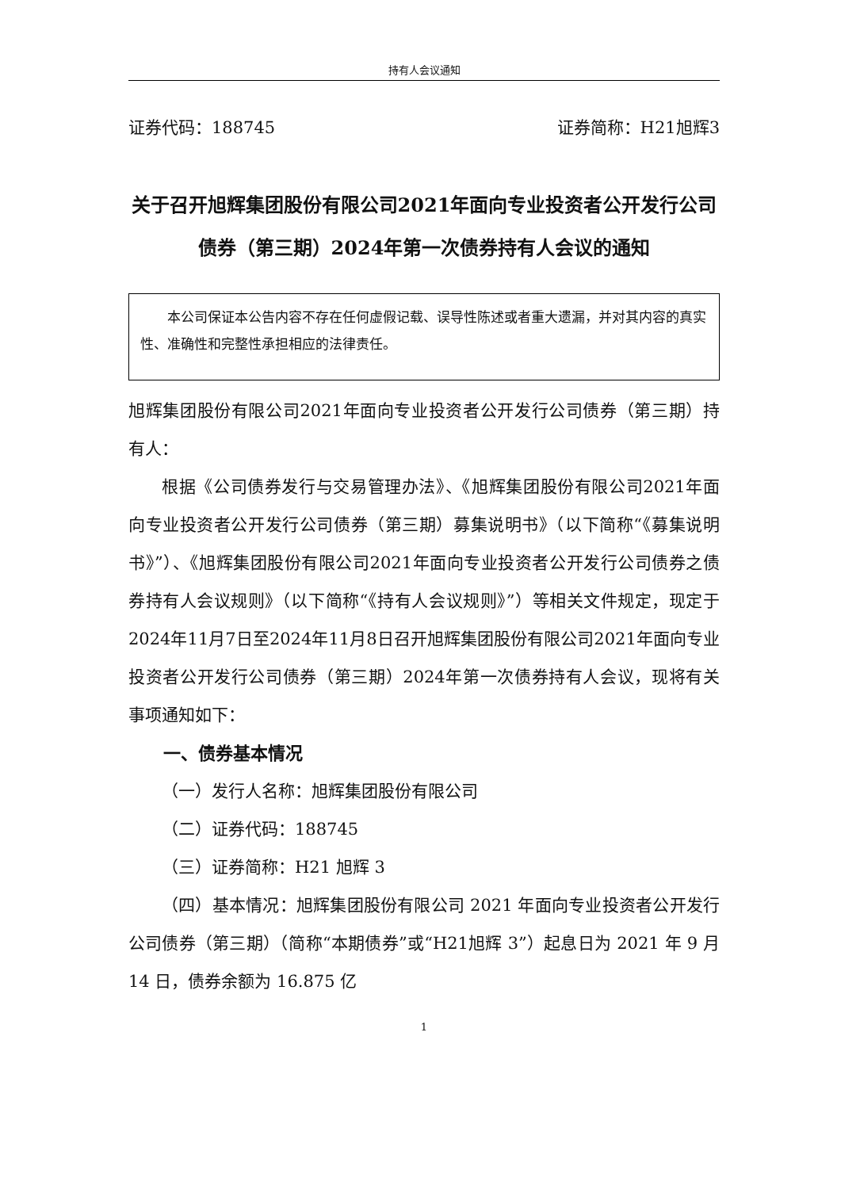持有人会议通知
证券代码：188745 证券简称：H21旭辉3
关于召开旭辉集团股份有限公司2021年面向专业投资者公开发行公司债券（第三期）2024年第一次债券持有人会议的通知
  本公司保证本公告内容不存在任何虚假记载、误导性陈述或者重大遗漏，并对其内容的真实性、准确性和完整性承担相应的法律责任。
旭辉集团股份有限公司2021年面向专业投资者公开发行公司债券（第三期）持有人：
根据《公司债券发行与交易管理办法》、《旭辉集团股份有限公司2021年面向专业投资者公开发行公司债券（第三期）募集说明书》（以下简称“《募集说明书》”）、《旭辉集团股份有限公司2021年面向专业投资者公开发行公司债券之债券持有人会议规则》（以下简称“《持有人会议规则》”）等相关文件规定，现定于2024年11月7日至2024年11月8日召开旭辉集团股份有限公司2021年面向专业投资者公开发行公司债券（第三期）2024年第一次债券持有人会议，现将有关事项通知如下：
一、债券基本情况
（一）发行人名称：旭辉集团股份有限公司
（二）证券代码：188745
（三）证券简称：H21 旭辉 3
（四）基本情况：旭辉集团股份有限公司 2021 年面向专业投资者公开发行公司债券（第三期）（简称“本期债券”或“H21旭辉 3”）起息日为 2021 年 9 月 14 日，债券余额为 16.875 亿
1